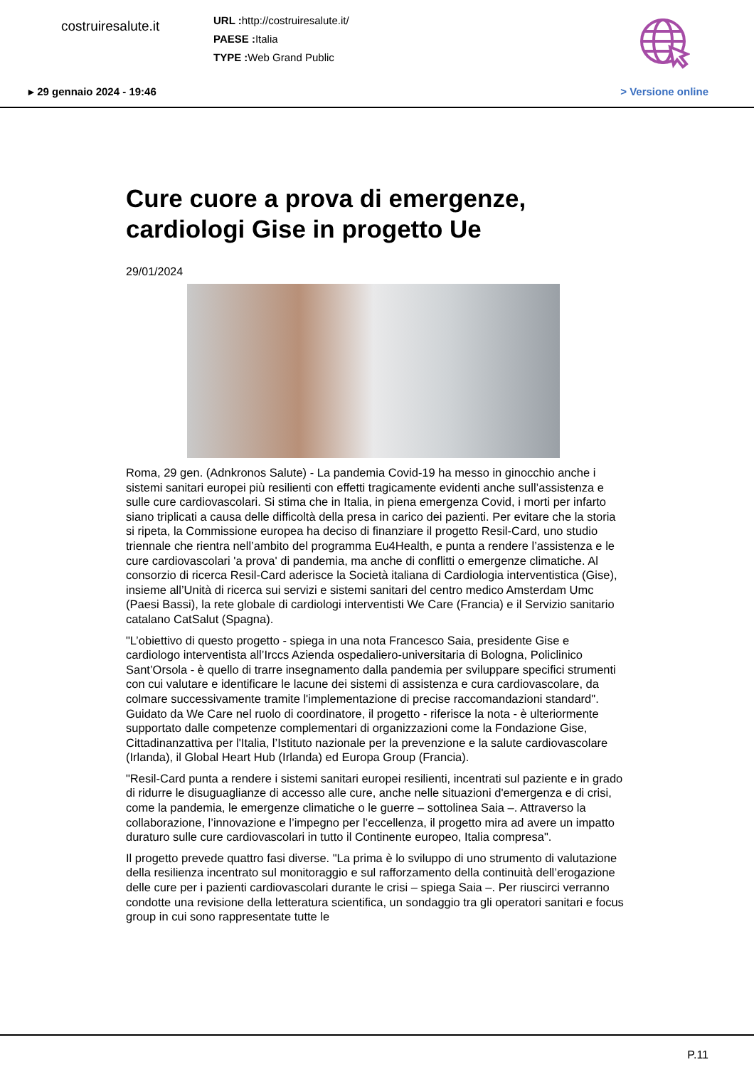costruiresalute.it
URL : http://costruiresalute.it/
PAESE : Italia
TYPE : Web Grand Public
▸ 29 gennaio 2024 - 19:46 > Versione online
Cure cuore a prova di emergenze, cardiologi Gise in progetto Ue
29/01/2024
Roma, 29 gen. (Adnkronos Salute) - La pandemia Covid-19 ha messo in ginocchio anche i sistemi sanitari europei più resilienti con effetti tragicamente evidenti anche sull’assistenza e sulle cure cardiovascolari. Si stima che in Italia, in piena emergenza Covid, i morti per infarto siano triplicati a causa delle difficoltà della presa in carico dei pazienti. Per evitare che la storia si ripeta, la Commissione europea ha deciso di finanziare il progetto Resil-Card, uno studio triennale che rientra nell’ambito del programma Eu4Health, e punta a rendere l’assistenza e le cure cardiovascolari 'a prova' di pandemia, ma anche di conflitti o emergenze climatiche. Al consorzio di ricerca Resil-Card aderisce la Società italiana di Cardiologia interventistica (Gise), insieme all’Unità di ricerca sui servizi e sistemi sanitari del centro medico Amsterdam Umc (Paesi Bassi), la rete globale di cardiologi interventisti We Care (Francia) e il Servizio sanitario catalano CatSalut (Spagna).
"L’obiettivo di questo progetto - spiega in una nota Francesco Saia, presidente Gise e cardiologo interventista all’Irccs Azienda ospedaliero-universitaria di Bologna, Policlinico Sant’Orsola - è quello di trarre insegnamento dalla pandemia per sviluppare specifici strumenti con cui valutare e identificare le lacune dei sistemi di assistenza e cura cardiovascolare, da colmare successivamente tramite l'implementazione di precise raccomandazioni standard". Guidato da We Care nel ruolo di coordinatore, il progetto - riferisce la nota - è ulteriormente supportato dalle competenze complementari di organizzazioni come la Fondazione Gise, Cittadinanzattiva per l'Italia, l’Istituto nazionale per la prevenzione e la salute cardiovascolare (Irlanda), il Global Heart Hub (Irlanda) ed Europa Group (Francia).
"Resil-Card punta a rendere i sistemi sanitari europei resilienti, incentrati sul paziente e in grado di ridurre le disuguaglianze di accesso alle cure, anche nelle situazioni d'emergenza e di crisi, come la pandemia, le emergenze climatiche o le guerre – sottolinea Saia –. Attraverso la collaborazione, l’innovazione e l’impegno per l’eccellenza, il progetto mira ad avere un impatto duraturo sulle cure cardiovascolari in tutto il Continente europeo, Italia compresa".
Il progetto prevede quattro fasi diverse. "La prima è lo sviluppo di uno strumento di valutazione della resilienza incentrato sul monitoraggio e sul rafforzamento della continuità dell’erogazione delle cure per i pazienti cardiovascolari durante le crisi – spiega Saia –. Per riuscirci verranno condotte una revisione della letteratura scientifica, un sondaggio tra gli operatori sanitari e focus group in cui sono rappresentate tutte le
P.11